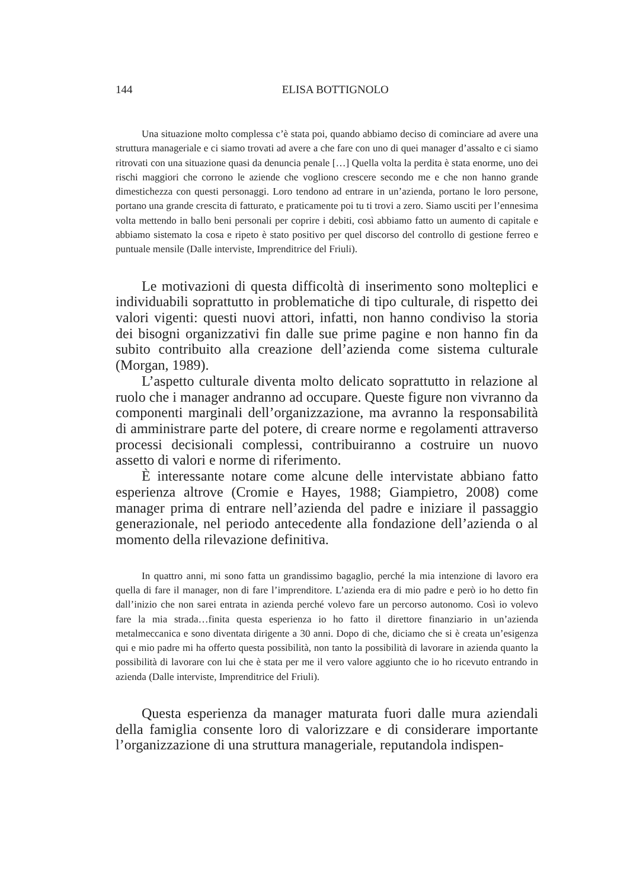144 ELISA BOTTIGNOLO
Una situazione molto complessa c’è stata poi, quando abbiamo deciso di cominciare ad avere una struttura manageriale e ci siamo trovati ad avere a che fare con uno di quei manager d’assalto e ci siamo ritrovati con una situazione quasi da denuncia penale […] Quella volta la perdita è stata enorme, uno dei rischi maggiori che corrono le aziende che vogliono crescere secondo me e che non hanno grande dimestichezza con questi personaggi. Loro tendono ad entrare in un’azienda, portano le loro persone, portano una grande crescita di fatturato, e praticamente poi tu ti trovi a zero. Siamo usciti per l’ennesima volta mettendo in ballo beni personali per coprire i debiti, così abbiamo fatto un aumento di capitale e abbiamo sistemato la cosa e ripeto è stato positivo per quel discorso del controllo di gestione ferreo e puntuale mensile (Dalle interviste, Imprenditrice del Friuli).
Le motivazioni di questa difficoltà di inserimento sono molteplici e individuabili soprattutto in problematiche di tipo culturale, di rispetto dei valori vigenti: questi nuovi attori, infatti, non hanno condiviso la storia dei bisogni organizzativi fin dalle sue prime pagine e non hanno fin da subito contribuito alla creazione dell’azienda come sistema culturale (Morgan, 1989).
L’aspetto culturale diventa molto delicato soprattutto in relazione al ruolo che i manager andranno ad occupare. Queste figure non vivranno da componenti marginali dell’organizzazione, ma avranno la responsabilità di amministrare parte del potere, di creare norme e regolamenti attraverso processi decisionali complessi, contribuiranno a costruire un nuovo assetto di valori e norme di riferimento.
È interessante notare come alcune delle intervistate abbiano fatto esperienza altrove (Cromie e Hayes, 1988; Giampietro, 2008) come manager prima di entrare nell’azienda del padre e iniziare il passaggio generazionale, nel periodo antecedente alla fondazione dell’azienda o al momento della rilevazione definitiva.
In quattro anni, mi sono fatta un grandissimo bagaglio, perché la mia intenzione di lavoro era quella di fare il manager, non di fare l’imprenditore. L’azienda era di mio padre e però io ho detto fin dall’inizio che non sarei entrata in azienda perché volevo fare un percorso autonomo. Così io volevo fare la mia strada…finita questa esperienza io ho fatto il direttore finanziario in un’azienda metalmeccanica e sono diventata dirigente a 30 anni. Dopo di che, diciamo che si è creata un’esigenza qui e mio padre mi ha offerto questa possibilità, non tanto la possibilità di lavorare in azienda quanto la possibilità di lavorare con lui che è stata per me il vero valore aggiunto che io ho ricevuto entrando in azienda (Dalle interviste, Imprenditrice del Friuli).
Questa esperienza da manager maturata fuori dalle mura aziendali della famiglia consente loro di valorizzare e di considerare importante l’organizzazione di una struttura manageriale, reputandola indispen-